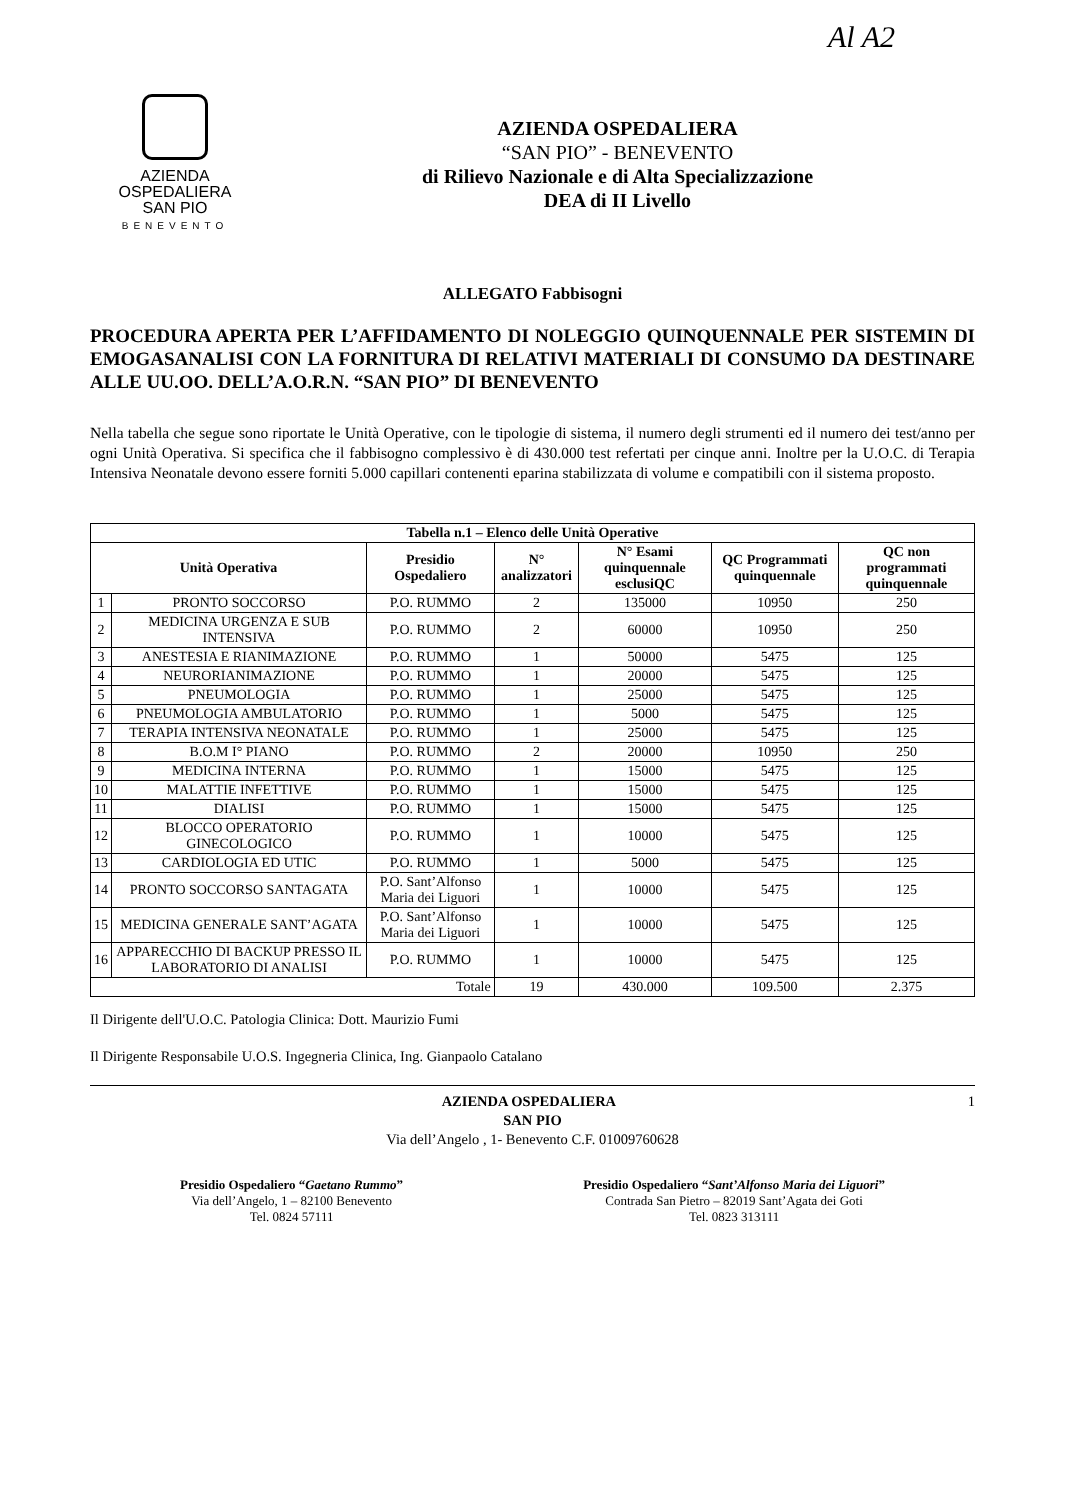Al A2
AZIENDA
OSPEDALIERA
SAN PIO
BENEVENTO
AZIENDA OSPEDALIERA
“SAN PIO” - BENEVENTO
di Rilievo Nazionale e di Alta Specializzazione
DEA di II Livello
ALLEGATO Fabbisogni
PROCEDURA APERTA PER L’AFFIDAMENTO DI NOLEGGIO QUINQUENNALE PER SISTEMIN DI EMOGASANALISI CON LA FORNITURA DI RELATIVI MATERIALI DI CONSUMO DA DESTINARE ALLE UU.OO. DELL’A.O.R.N. “SAN PIO” DI BENEVENTO
Nella tabella che segue sono riportate le Unità Operative, con le tipologie di sistema, il numero degli strumenti ed il numero dei test/anno per ogni Unità Operativa. Si specifica che il fabbisogno complessivo è di 430.000 test refertati per cinque anni. Inoltre per la U.O.C. di Terapia Intensiva Neonatale devono essere forniti 5.000 capillari contenenti eparina stabilizzata di volume e compatibili con il sistema proposto.
| Tabella n.1 – Elenco delle Unità Operative | | | | | | |
| --- | --- | --- | --- | --- | --- | --- |
| Unità Operativa | | Presidio Ospedaliero | N° analizzatori | N° Esami quinquennale esclusiQC | QC Programmati quinquennale | QC non programmati quinquennale |
| 1 | PRONTO SOCCORSO | P.O. RUMMO | 2 | 135000 | 10950 | 250 |
| 2 | MEDICINA URGENZA E SUB INTENSIVA | P.O. RUMMO | 2 | 60000 | 10950 | 250 |
| 3 | ANESTESIA E RIANIMAZIONE | P.O. RUMMO | 1 | 50000 | 5475 | 125 |
| 4 | NEURORIANIMAZIONE | P.O. RUMMO | 1 | 20000 | 5475 | 125 |
| 5 | PNEUMOLOGIA | P.O. RUMMO | 1 | 25000 | 5475 | 125 |
| 6 | PNEUMOLOGIA AMBULATORIO | P.O. RUMMO | 1 | 5000 | 5475 | 125 |
| 7 | TERAPIA INTENSIVA NEONATALE | P.O. RUMMO | 1 | 25000 | 5475 | 125 |
| 8 | B.O.M I° PIANO | P.O. RUMMO | 2 | 20000 | 10950 | 250 |
| 9 | MEDICINA INTERNA | P.O. RUMMO | 1 | 15000 | 5475 | 125 |
| 10 | MALATTIE INFETTIVE | P.O. RUMMO | 1 | 15000 | 5475 | 125 |
| 11 | DIALISI | P.O. RUMMO | 1 | 15000 | 5475 | 125 |
| 12 | BLOCCO OPERATORIO GINECOLOGICO | P.O. RUMMO | 1 | 10000 | 5475 | 125 |
| 13 | CARDIOLOGIA ED UTIC | P.O. RUMMO | 1 | 5000 | 5475 | 125 |
| 14 | PRONTO SOCCORSO SANTAGATA | P.O. Sant’Alfonso Maria dei Liguori | 1 | 10000 | 5475 | 125 |
| 15 | MEDICINA GENERALE SANT’AGATA | P.O. Sant’Alfonso Maria dei Liguori | 1 | 10000 | 5475 | 125 |
| 16 | APPARECCHIO DI BACKUP PRESSO IL LABORATORIO DI ANALISI | P.O. RUMMO | 1 | 10000 | 5475 | 125 |
| Totale | | | 19 | 430.000 | 109.500 | 2.375 |
Il Dirigente dell'U.O.C. Patologia Clinica: Dott. Maurizio Fumi
Il Dirigente Responsabile U.O.S. Ingegneria Clinica, Ing. Gianpaolo Catalano
1 AZIENDA OSPEDALIERA
SAN PIO
Via dell’Angelo , 1- Benevento C.F. 01009760628
Presidio Ospedaliero “Gaetano Rummo”
Via dell’Angelo, 1 – 82100 Benevento
Tel. 0824 57111
Presidio Ospedaliero “Sant’Alfonso Maria dei Liguori”
Contrada San Pietro – 82019 Sant’Agata dei Goti
Tel. 0823 313111